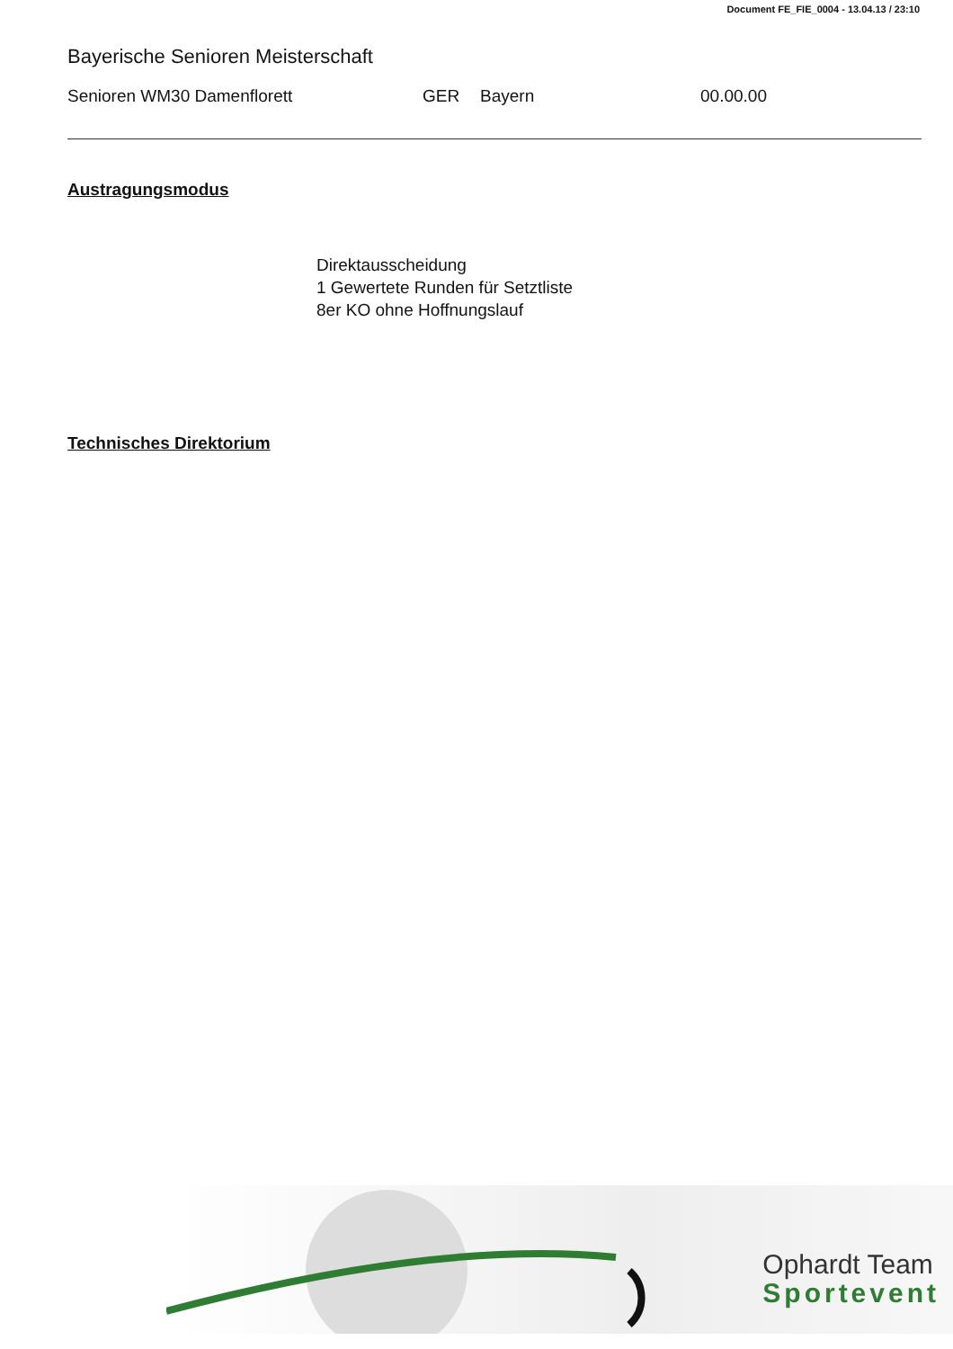Document FE_FIE_0004 - 13.04.13 / 23:10
Bayerische Senioren Meisterschaft
Senioren WM30 Damenflorett GER Bayern 00.00.00
Austragungsmodus
Direktausscheidung
1 Gewertete Runden für Setztliste
8er KO ohne Hoffnungslauf
Technisches Direktorium
Ophardt Team
Sportevent